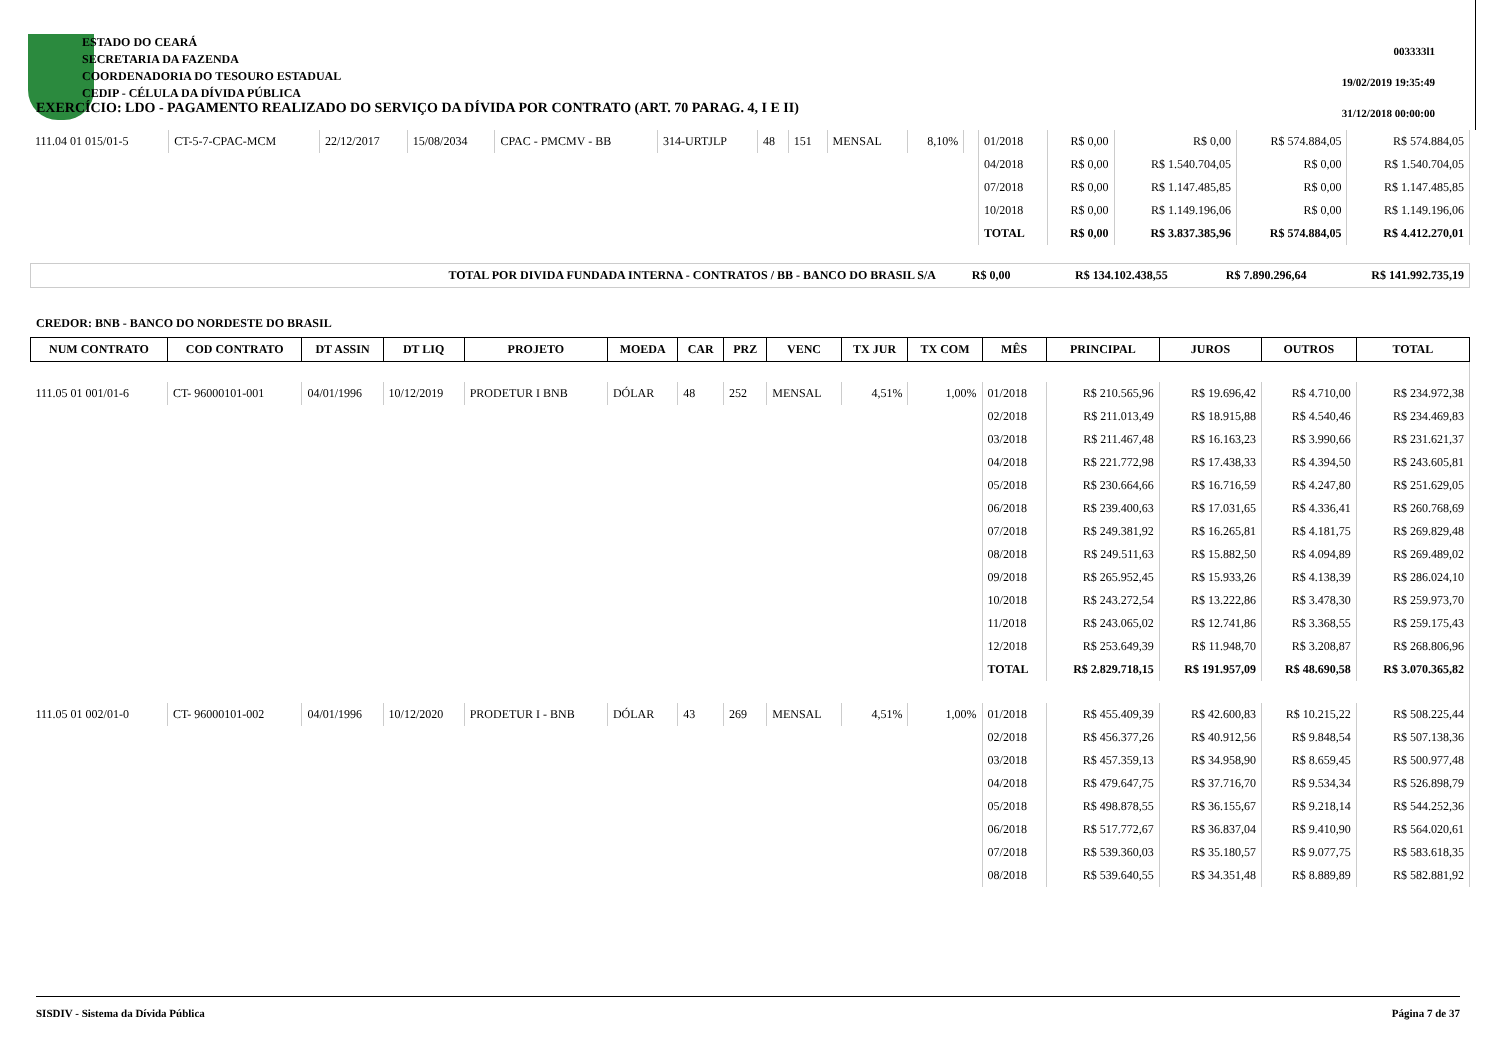ESTADO DO CEARÁ
SECRETARIA DA FAZENDA
COORDENADORIA DO TESOURO ESTADUAL
CEDIP - CÉLULA DA DÍVIDA PÚBLICA
EXERCÍCIO: LDO - PAGAMENTO REALIZADO DO SERVIÇO DA DÍVIDA POR CONTRATO (ART. 70 PARAG. 4, I E II)
003333l1
19/02/2019 19:35:49
31/12/2018 00:00:00
| 111.04 01 015/01-5 | CT-5-7-CPAC-MCM | 22/12/2017 | 15/08/2034 | CPAC - PMCMV - BB | 314-URTJLP | 48 | 151 | MENSAL | 8,10% | | 01/2018 | R$ 0,00 | R$ 0,00 | R$ 574.884,05 | R$ 574.884,05 |
| | | | | | | | | | | | 04/2018 | R$ 0,00 | R$ 1.540.704,05 | R$ 0,00 | R$ 1.540.704,05 |
| | | | | | | | | | | | 07/2018 | R$ 0,00 | R$ 1.147.485,85 | R$ 0,00 | R$ 1.147.485,85 |
| | | | | | | | | | | | 10/2018 | R$ 0,00 | R$ 1.149.196,06 | R$ 0,00 | R$ 1.149.196,06 |
| | | | | | | | | | | | TOTAL | R$ 0,00 | R$ 3.837.385,96 | R$ 574.884,05 | R$ 4.412.270,01 |
| TOTAL POR DIVIDA FUNDADA INTERNA - CONTRATOS / BB - BANCO DO BRASIL S/A | R$ 0,00 | R$ 134.102.438,55 | R$ 7.890.296,64 | R$ 141.992.735,19 |
CREDOR: BNB - BANCO DO NORDESTE DO BRASIL
| NUM CONTRATO | COD CONTRATO | DT ASSIN | DT LIQ | PROJETO | MOEDA | CAR | PRZ | VENC | TX JUR | TX COM | MÊS | PRINCIPAL | JUROS | OUTROS | TOTAL |
| --- | --- | --- | --- | --- | --- | --- | --- | --- | --- | --- | --- | --- | --- | --- | --- |
| 111.05 01 001/01-6 | CT- 96000101-001 | 04/01/1996 | 10/12/2019 | PRODETUR I BNB | DÓLAR | 48 | 252 | MENSAL | 4,51% | 1,00% | 01/2018 | R$ 210.565,96 | R$ 19.696,42 | R$ 4.710,00 | R$ 234.972,38 |
| | | | | | | | | | | | 02/2018 | R$ 211.013,49 | R$ 18.915,88 | R$ 4.540,46 | R$ 234.469,83 |
| | | | | | | | | | | | 03/2018 | R$ 211.467,48 | R$ 16.163,23 | R$ 3.990,66 | R$ 231.621,37 |
| | | | | | | | | | | | 04/2018 | R$ 221.772,98 | R$ 17.438,33 | R$ 4.394,50 | R$ 243.605,81 |
| | | | | | | | | | | | 05/2018 | R$ 230.664,66 | R$ 16.716,59 | R$ 4.247,80 | R$ 251.629,05 |
| | | | | | | | | | | | 06/2018 | R$ 239.400,63 | R$ 17.031,65 | R$ 4.336,41 | R$ 260.768,69 |
| | | | | | | | | | | | 07/2018 | R$ 249.381,92 | R$ 16.265,81 | R$ 4.181,75 | R$ 269.829,48 |
| | | | | | | | | | | | 08/2018 | R$ 249.511,63 | R$ 15.882,50 | R$ 4.094,89 | R$ 269.489,02 |
| | | | | | | | | | | | 09/2018 | R$ 265.952,45 | R$ 15.933,26 | R$ 4.138,39 | R$ 286.024,10 |
| | | | | | | | | | | | 10/2018 | R$ 243.272,54 | R$ 13.222,86 | R$ 3.478,30 | R$ 259.973,70 |
| | | | | | | | | | | | 11/2018 | R$ 243.065,02 | R$ 12.741,86 | R$ 3.368,55 | R$ 259.175,43 |
| | | | | | | | | | | | 12/2018 | R$ 253.649,39 | R$ 11.948,70 | R$ 3.208,87 | R$ 268.806,96 |
| | | | | | | | | | | | TOTAL | R$ 2.829.718,15 | R$ 191.957,09 | R$ 48.690,58 | R$ 3.070.365,82 |
| 111.05 01 002/01-0 | CT- 96000101-002 | 04/01/1996 | 10/12/2020 | PRODETUR I - BNB | DÓLAR | 43 | 269 | MENSAL | 4,51% | 1,00% | 01/2018 | R$ 455.409,39 | R$ 42.600,83 | R$ 10.215,22 | R$ 508.225,44 |
| | | | | | | | | | | | 02/2018 | R$ 456.377,26 | R$ 40.912,56 | R$ 9.848,54 | R$ 507.138,36 |
| | | | | | | | | | | | 03/2018 | R$ 457.359,13 | R$ 34.958,90 | R$ 8.659,45 | R$ 500.977,48 |
| | | | | | | | | | | | 04/2018 | R$ 479.647,75 | R$ 37.716,70 | R$ 9.534,34 | R$ 526.898,79 |
| | | | | | | | | | | | 05/2018 | R$ 498.878,55 | R$ 36.155,67 | R$ 9.218,14 | R$ 544.252,36 |
| | | | | | | | | | | | 06/2018 | R$ 517.772,67 | R$ 36.837,04 | R$ 9.410,90 | R$ 564.020,61 |
| | | | | | | | | | | | 07/2018 | R$ 539.360,03 | R$ 35.180,57 | R$ 9.077,75 | R$ 583.618,35 |
| | | | | | | | | | | | 08/2018 | R$ 539.640,55 | R$ 34.351,48 | R$ 8.889,89 | R$ 582.881,92 |
SISDIV - Sistema da Dívida Pública Página 7 de 37